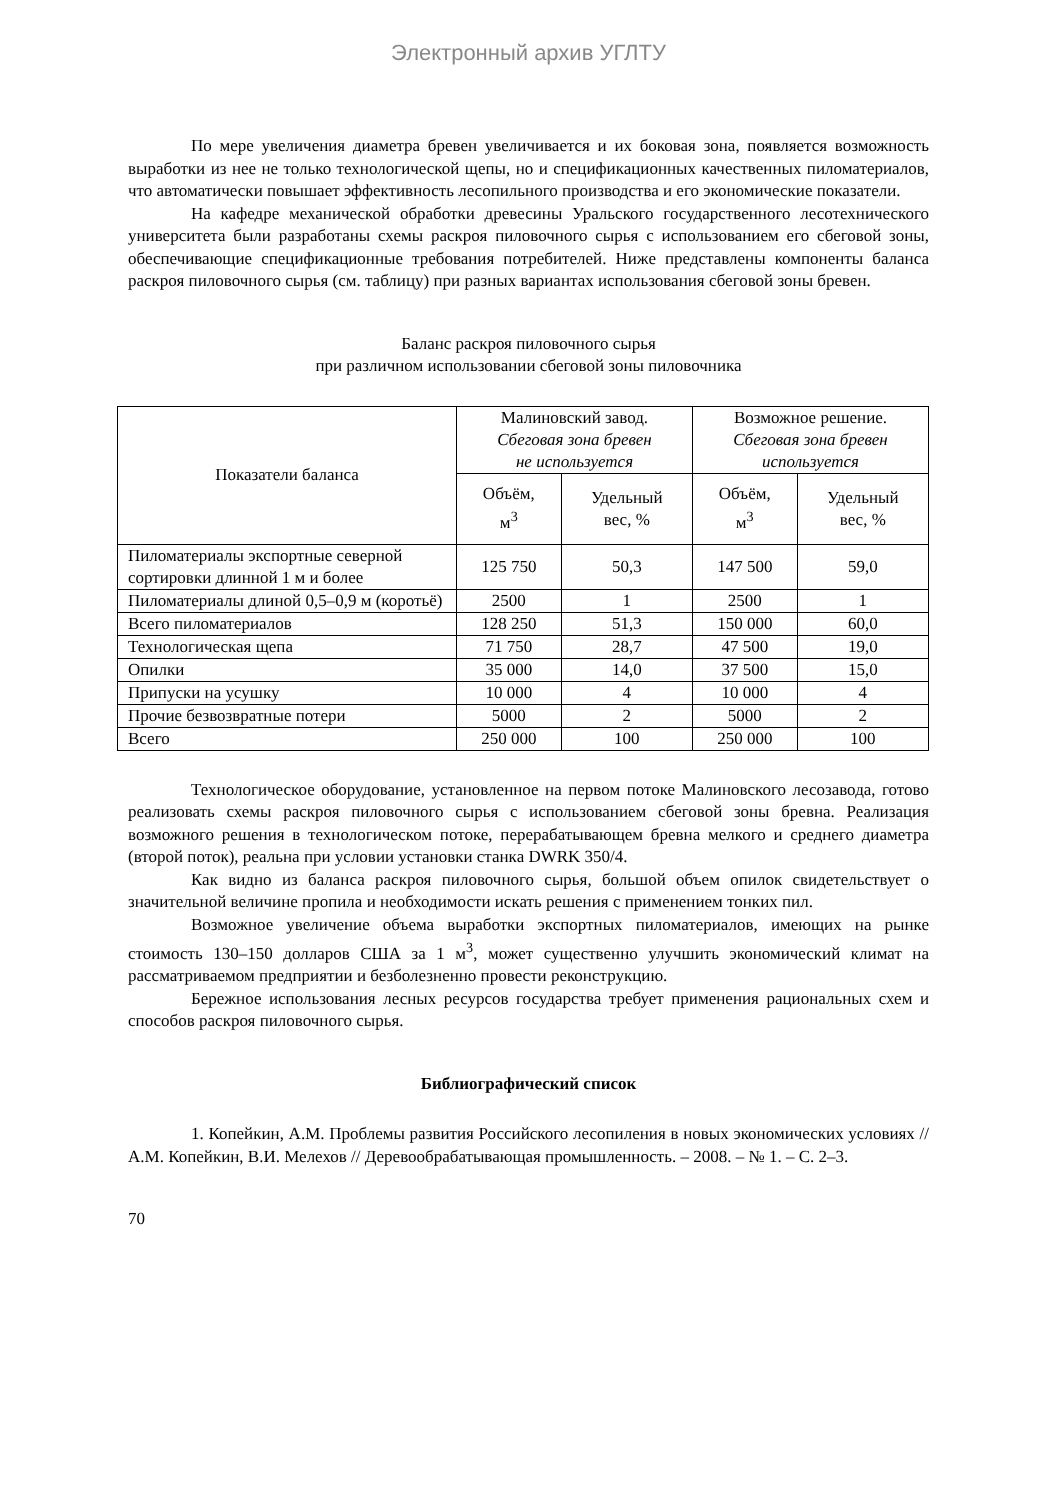Электронный архив УГЛТУ
По мере увеличения диаметра бревен увеличивается и их боковая зона, появляется возможность выработки из нее не только технологической щепы, но и спецификационных качественных пиломатериалов, что автоматически повышает эффективность лесопильного производства и его экономические показатели.
На кафедре механической обработки древесины Уральского государственного лесотехнического университета были разработаны схемы раскроя пиловочного сырья с использованием его сбеговой зоны, обеспечивающие спецификационные требования потребителей. Ниже представлены компоненты баланса раскроя пиловочного сырья (см. таблицу) при разных вариантах использования сбеговой зоны бревен.
Баланс раскроя пиловочного сырья
при различном использовании сбеговой зоны пиловочника
| Показатели баланса | Малиновский завод. Сбеговая зона бревен не используется | | Возможное решение. Сбеговая зона бревен используется | |
| --- | --- | --- | --- | --- |
| | Объём, м<sup>3</sup> | Удельный вес, % | Объём, м<sup>3</sup> | Удельный вес, % |
| Пиломатериалы экспортные северной сортировки длинной 1 м и более | 125 750 | 50,3 | 147 500 | 59,0 |
| Пиломатериалы длиной 0,5–0,9 м (коротьё) | 2500 | 1 | 2500 | 1 |
| Всего пиломатериалов | 128 250 | 51,3 | 150 000 | 60,0 |
| Технологическая щепа | 71 750 | 28,7 | 47 500 | 19,0 |
| Опилки | 35 000 | 14,0 | 37 500 | 15,0 |
| Припуски на усушку | 10 000 | 4 | 10 000 | 4 |
| Прочие безвозвратные потери | 5000 | 2 | 5000 | 2 |
| Всего | 250 000 | 100 | 250 000 | 100 |
Технологическое оборудование, установленное на первом потоке Малиновского лесозавода, готово реализовать схемы раскроя пиловочного сырья с использованием сбеговой зоны бревна. Реализация возможного решения в технологическом потоке, перерабатывающем бревна мелкого и среднего диаметра (второй поток), реальна при условии установки станка DWRK 350/4.
Как видно из баланса раскроя пиловочного сырья, большой объем опилок свидетельствует о значительной величине пропила и необходимости искать решения с применением тонких пил.
Возможное увеличение объема выработки экспортных пиломатериалов, имеющих на рынке стоимость 130–150 долларов США за 1 м<sup>3</sup>, может существенно улучшить экономический климат на рассматриваемом предприятии и безболезненно провести реконструкцию.
Бережное использования лесных ресурсов государства требует применения рациональных схем и способов раскроя пиловочного сырья.
Библиографический список
1. Копейкин, А.М. Проблемы развития Российского лесопиления в новых экономических условиях // А.М. Копейкин, В.И. Мелехов // Деревообрабатывающая промышленность. – 2008. – № 1. – С. 2–3.
70